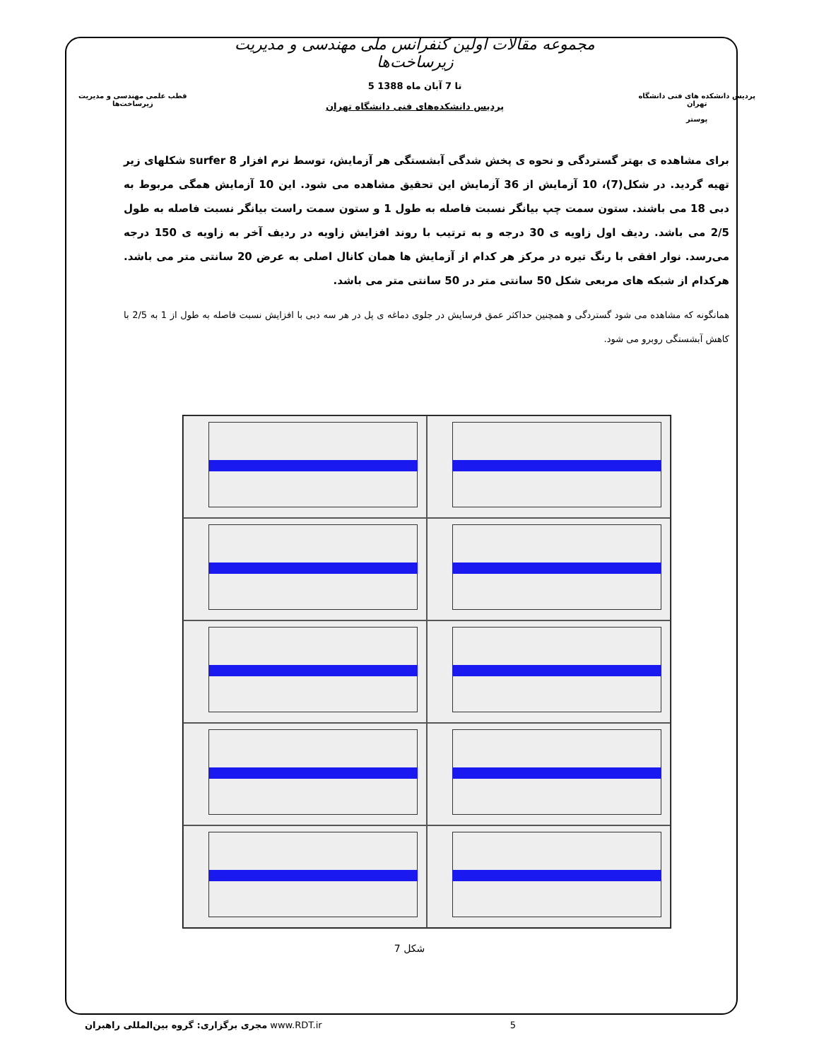قطب علمی مهندسی و مدیریت زیرساخت‌ها
مجموعه مقالات اولین کنفرانس ملی مهندسی و مدیریت زیرساخت‌ها
5 تا 7 آبان ماه 1388
پردیس دانشکده‌های فنی دانشگاه تهران
پردیس دانشکده های فنی دانشگاه تهران
پوستر
برای مشاهده ی بهتر گستردگی و نحوه ی پخش شدگی آبشستگی هر آزمایش، توسط نرم افزار surfer 8 شکلهای زیر تهیه گردید. در شکل(7)، 10 آزمایش از 36 آزمایش این تحقیق مشاهده می شود. این 10 آزمایش همگی مربوط به دبی 18 می باشند. ستون سمت چپ بیانگر نسبت فاصله به طول 1 و ستون سمت راست بیانگر نسبت فاصله به طول 2/5 می باشد. ردیف اول زاویه ی 30 درجه و به ترتیب با روند افزایش زاویه در ردیف آخر به زاویه ی 150 درجه می‌رسد. نوار افقی با رنگ تیره در مرکز هر کدام از آزمایش ها همان کانال اصلی به عرض 20 سانتی متر می باشد. هرکدام از شبکه های مربعی شکل 50 سانتی متر در 50 سانتی متر می باشد.
همانگونه که مشاهده می شود گستردگی و همچنین حداکثر عمق فرسایش در جلوی دماغه ی پل در هر سه دبی با افزایش نسبت فاصله به طول از 1 به 2/5 با کاهش آبشستگی روبرو می شود.
شکل 7
مجری برگزاری: گروه بین‌المللی راهبران www.RDT.ir 5